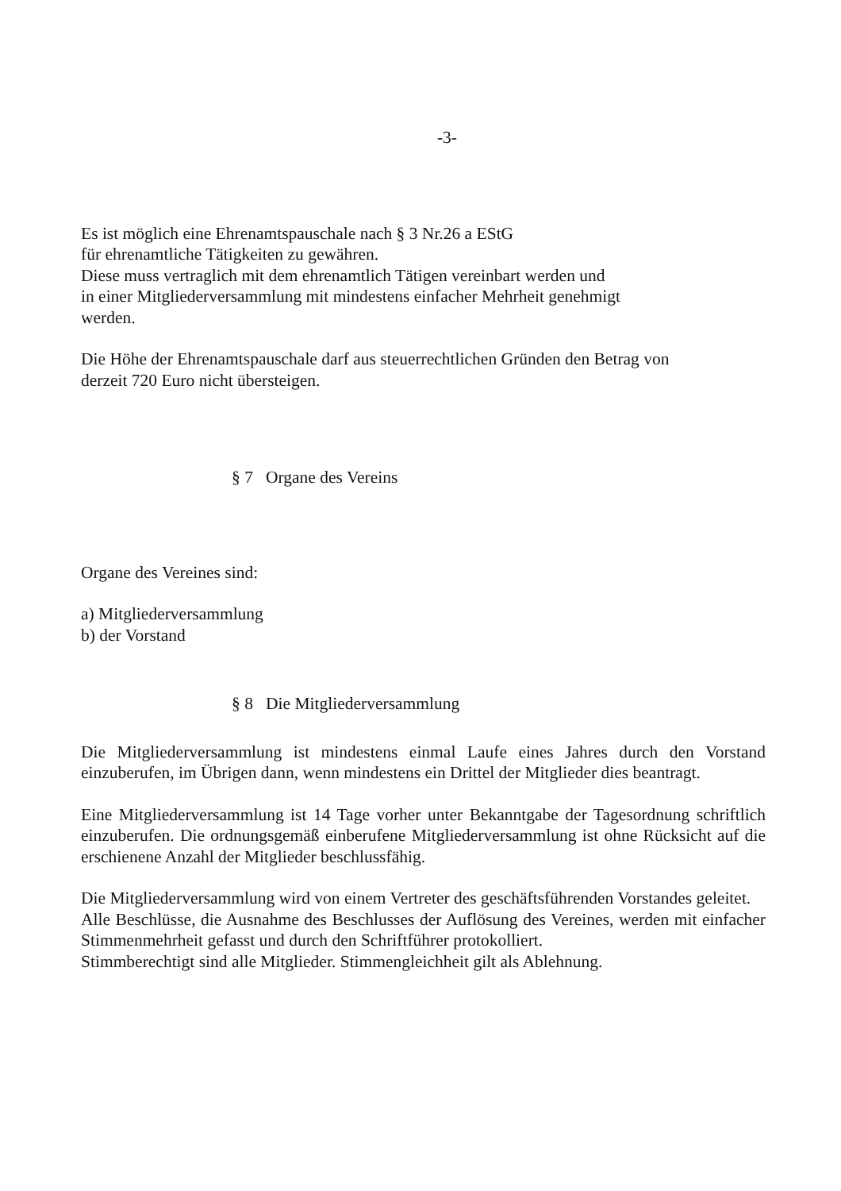-3-
Es ist möglich eine Ehrenamtspauschale nach § 3 Nr.26 a EStG
für ehrenamtliche Tätigkeiten zu gewähren.
Diese muss vertraglich mit dem ehrenamtlich Tätigen vereinbart werden und
in einer Mitgliederversammlung mit mindestens einfacher Mehrheit genehmigt
werden.
Die Höhe der Ehrenamtspauschale darf aus steuerrechtlichen Gründen den Betrag von
derzeit 720 Euro nicht übersteigen.
§ 7 Organe des Vereins
Organe des Vereines sind:
a) Mitgliederversammlung
b) der Vorstand
§ 8 Die Mitgliederversammlung
Die Mitgliederversammlung ist mindestens einmal Laufe eines Jahres durch den Vorstand einzuberufen, im Übrigen dann, wenn mindestens ein Drittel der Mitglieder dies beantragt.
Eine Mitgliederversammlung ist 14 Tage vorher unter Bekanntgabe der Tagesordnung schriftlich einzuberufen. Die ordnungsgemäß einberufene Mitgliederversammlung ist ohne Rücksicht auf die erschienene Anzahl der Mitglieder beschlussfähig.
Die Mitgliederversammlung wird von einem Vertreter des geschäftsführenden Vorstandes geleitet.
Alle Beschlüsse, die Ausnahme des Beschlusses der Auflösung des Vereines, werden mit einfacher Stimmenmehrheit gefasst und durch den Schriftführer protokolliert.
Stimmberechtigt sind alle Mitglieder. Stimmengleichheit gilt als Ablehnung.